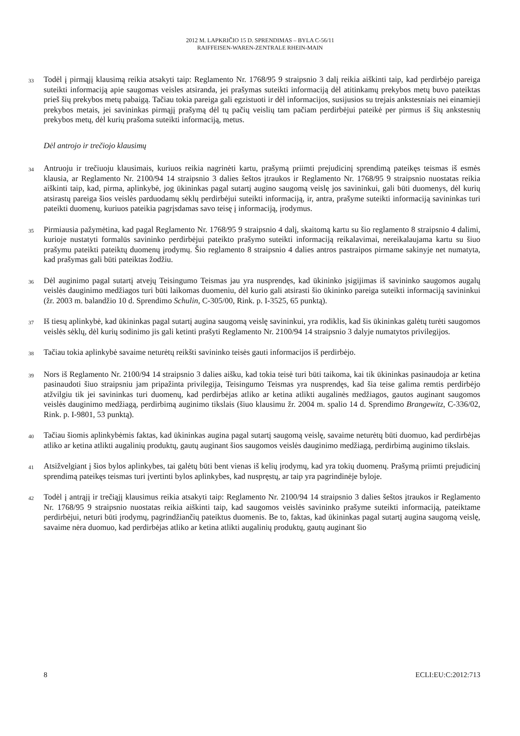2012 M. LAPKRIČIO 15 D. SPRENDIMAS – BYLA C-56/11
RAIFFEISEN-WAREN-ZENTRALE RHEIN-MAIN
33
Todėl į pirmąjį klausimą reikia atsakyti taip: Reglamento Nr. 1768/95 9 straipsnio 3 dalį reikia aiškinti taip, kad perdirbėjo pareiga suteikti informaciją apie saugomas veisles atsiranda, jei prašymas suteikti informaciją dėl atitinkamų prekybos metų buvo pateiktas prieš šių prekybos metų pabaigą. Tačiau tokia pareiga gali egzistuoti ir dėl informacijos, susijusios su trejais ankstesniais nei einamieji prekybos metais, jei savininkas pirmąjį prašymą dėl tų pačių veislių tam pačiam perdirbėjui pateikė per pirmus iš šių ankstesnių prekybos metų, dėl kurių prašoma suteikti informaciją, metus.
Dėl antrojo ir trečiojo klausimų
34
Antruoju ir trečiuoju klausimais, kuriuos reikia nagrinėti kartu, prašymą priimti prejudicinį sprendimą pateikęs teismas iš esmės klausia, ar Reglamento Nr. 2100/94 14 straipsnio 3 dalies šeštos įtraukos ir Reglamento Nr. 1768/95 9 straipsnio nuostatas reikia aiškinti taip, kad, pirma, aplinkybė, jog ūkininkas pagal sutartį augino saugomą veislę jos savininkui, gali būti duomenys, dėl kurių atsirastų pareiga šios veislės parduodamų sėklų perdirbėjui suteikti informaciją, ir, antra, prašyme suteikti informaciją savininkas turi pateikti duomenų, kuriuos pateikia pagrįsdamas savo teisę į informaciją, įrodymus.
35
Pirmiausia pažymėtina, kad pagal Reglamento Nr. 1768/95 9 straipsnio 4 dalį, skaitomą kartu su šio reglamento 8 straipsnio 4 dalimi, kurioje nustatyti formalūs savininko perdirbėjui pateikto prašymo suteikti informaciją reikalavimai, nereikalaujama kartu su šiuo prašymu pateikti pateiktų duomenų įrodymų. Šio reglamento 8 straipsnio 4 dalies antros pastraipos pirmame sakinyje net numatyta, kad prašymas gali būti pateiktas žodžiu.
36
Dėl auginimo pagal sutartį atvejų Teisingumo Teismas jau yra nusprendęs, kad ūkininko įsigijimas iš savininko saugomos augalų veislės dauginimo medžiagos turi būti laikomas duomeniu, dėl kurio gali atsirasti šio ūkininko pareiga suteikti informaciją savininkui (žr. 2003 m. balandžio 10 d. Sprendimo Schulin, C-305/00, Rink. p. I-3525, 65 punktą).
37
Iš tiesų aplinkybė, kad ūkininkas pagal sutartį augina saugomą veislę savininkui, yra rodiklis, kad šis ūkininkas galėtų turėti saugomos veislės sėklų, dėl kurių sodinimo jis gali ketinti prašyti Reglamento Nr. 2100/94 14 straipsnio 3 dalyje numatytos privilegijos.
38
Tačiau tokia aplinkybė savaime neturėtų reikšti savininko teisės gauti informacijos iš perdirbėjo.
39
Nors iš Reglamento Nr. 2100/94 14 straipsnio 3 dalies aišku, kad tokia teisė turi būti taikoma, kai tik ūkininkas pasinaudoja ar ketina pasinaudoti šiuo straipsniu jam pripažinta privilegija, Teisingumo Teismas yra nusprendęs, kad šia teise galima remtis perdirbėjo atžvilgiu tik jei savininkas turi duomenų, kad perdirbėjas atliko ar ketina atlikti augalinės medžiagos, gautos auginant saugomos veislės dauginimo medžiagą, perdirbimą auginimo tikslais (šiuo klausimu žr. 2004 m. spalio 14 d. Sprendimo Brangewitz, C-336/02, Rink. p. I-9801, 53 punktą).
40
Tačiau šiomis aplinkybėmis faktas, kad ūkininkas augina pagal sutartį saugomą veislę, savaime neturėtų būti duomuo, kad perdirbėjas atliko ar ketina atlikti augalinių produktų, gautų auginant šios saugomos veislės dauginimo medžiagą, perdirbimą auginimo tikslais.
41
Atsižvelgiant į šios bylos aplinkybes, tai galėtų būti bent vienas iš kelių įrodymų, kad yra tokių duomenų. Prašymą priimti prejudicinį sprendimą pateikęs teismas turi įvertinti bylos aplinkybes, kad nuspręstų, ar taip yra pagrindinėje byloje.
42
Todėl į antrąjį ir trečiąjį klausimus reikia atsakyti taip: Reglamento Nr. 2100/94 14 straipsnio 3 dalies šeštos įtraukos ir Reglamento Nr. 1768/95 9 straipsnio nuostatas reikia aiškinti taip, kad saugomos veislės savininko prašyme suteikti informaciją, pateiktame perdirbėjui, neturi būti įrodymų, pagrindžiančių pateiktus duomenis. Be to, faktas, kad ūkininkas pagal sutartį augina saugomą veislę, savaime nėra duomuo, kad perdirbėjas atliko ar ketina atlikti augalinių produktų, gautų auginant šio
8 ECLI:EU:C:2012:713